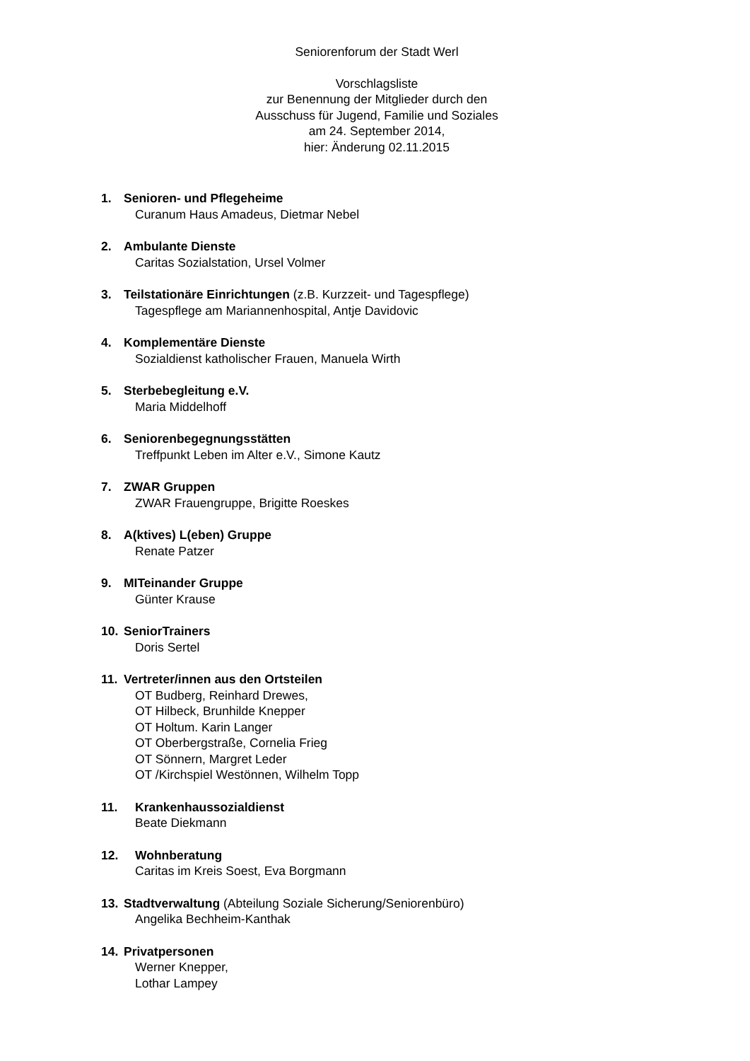Seniorenforum der Stadt Werl
Vorschlagsliste
zur Benennung der Mitglieder durch den
Ausschuss für Jugend, Familie und Soziales
am 24. September 2014,
hier: Änderung 02.11.2015
1. Senioren- und Pflegeheime
Curanum Haus Amadeus, Dietmar Nebel
2. Ambulante Dienste
Caritas Sozialstation, Ursel Volmer
3. Teilstationäre Einrichtungen (z.B. Kurzzeit- und Tagespflege)
Tagespflege am Mariannenhospital, Antje Davidovic
4. Komplementäre Dienste
Sozialdienst katholischer Frauen, Manuela Wirth
5. Sterbebegleitung e.V.
Maria Middelhoff
6. Seniorenbegegnungsstätten
Treffpunkt Leben im Alter e.V., Simone Kautz
7. ZWAR Gruppen
ZWAR Frauengruppe, Brigitte Roeskes
8. A(ktives) L(eben) Gruppe
Renate Patzer
9. MITeinander Gruppe
Günter Krause
10. SeniorTrainers
Doris Sertel
11. Vertreter/innen aus den Ortsteilen
OT Budberg, Reinhard Drewes,
OT Hilbeck, Brunhilde Knepper
OT Holtum. Karin Langer
OT Oberbergstraße, Cornelia Frieg
OT Sönnern, Margret Leder
OT /Kirchspiel Westönnen, Wilhelm Topp
11. Krankenhaussozialdienst
Beate Diekmann
12. Wohnberatung
Caritas im Kreis Soest, Eva Borgmann
13. Stadtverwaltung (Abteilung Soziale Sicherung/Seniorenbüro)
Angelika Bechheim-Kanthak
14. Privatpersonen
Werner Knepper,
Lothar Lampey